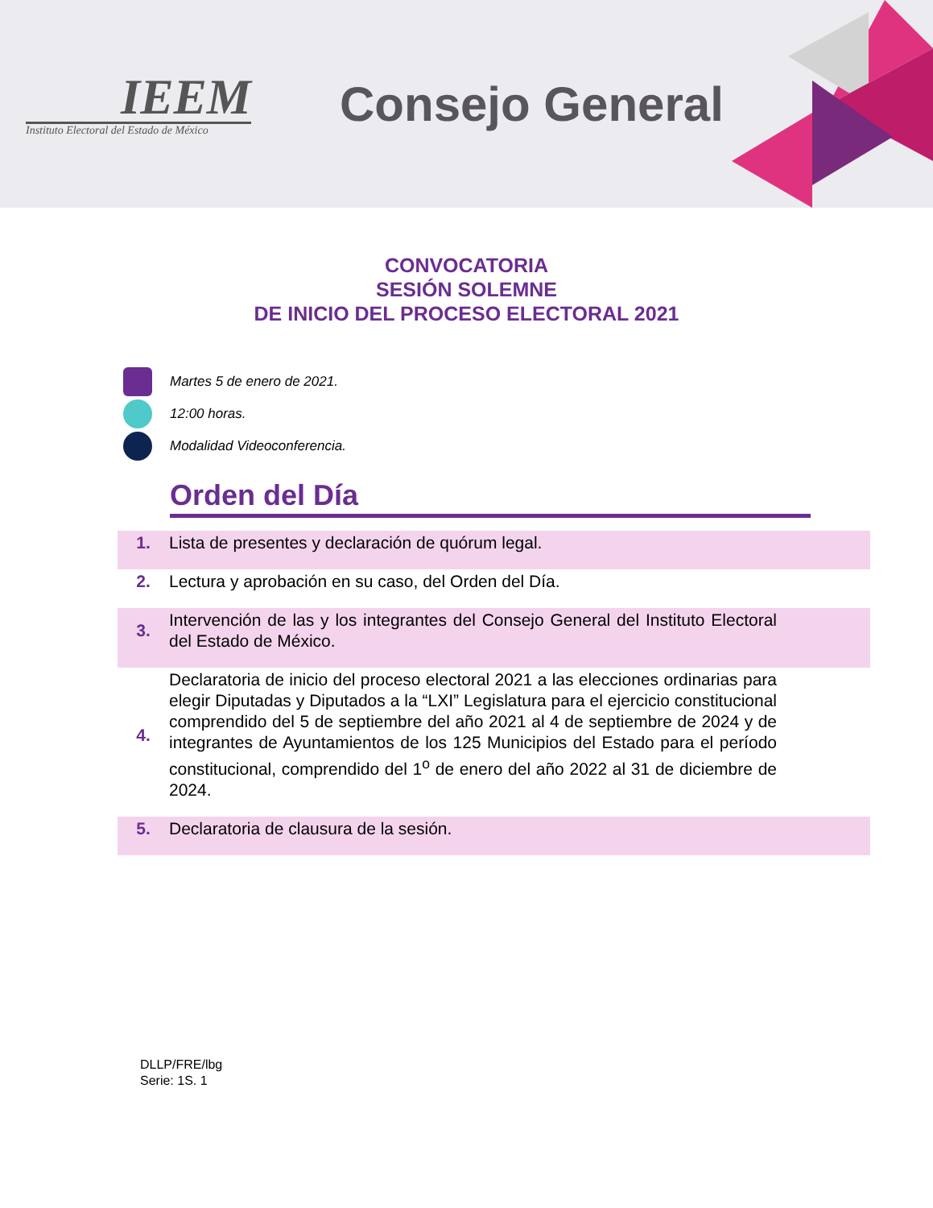IEEM
Instituto Electoral del Estado de México
Consejo General
CONVOCATORIA
SESIÓN SOLEMNE
DE INICIO DEL PROCESO ELECTORAL 2021
Martes 5 de enero de 2021.
12:00 horas.
Modalidad Videoconferencia.
Orden del Día
1. Lista de presentes y declaración de quórum legal.
2. Lectura y aprobación en su caso, del Orden del Día.
3. Intervención de las y los integrantes del Consejo General del Instituto Electoral del Estado de México.
4. Declaratoria de inicio del proceso electoral 2021 a las elecciones ordinarias para elegir Diputadas y Diputados a la “LXI” Legislatura para el ejercicio constitucional comprendido del 5 de septiembre del año 2021 al 4 de septiembre de 2024 y de integrantes de Ayuntamientos de los 125 Municipios del Estado para el período constitucional, comprendido del 1<sup>o</sup> de enero del año 2022 al 31 de diciembre de 2024.
5. Declaratoria de clausura de la sesión.
DLLP/FRE/lbg
Serie: 1S. 1